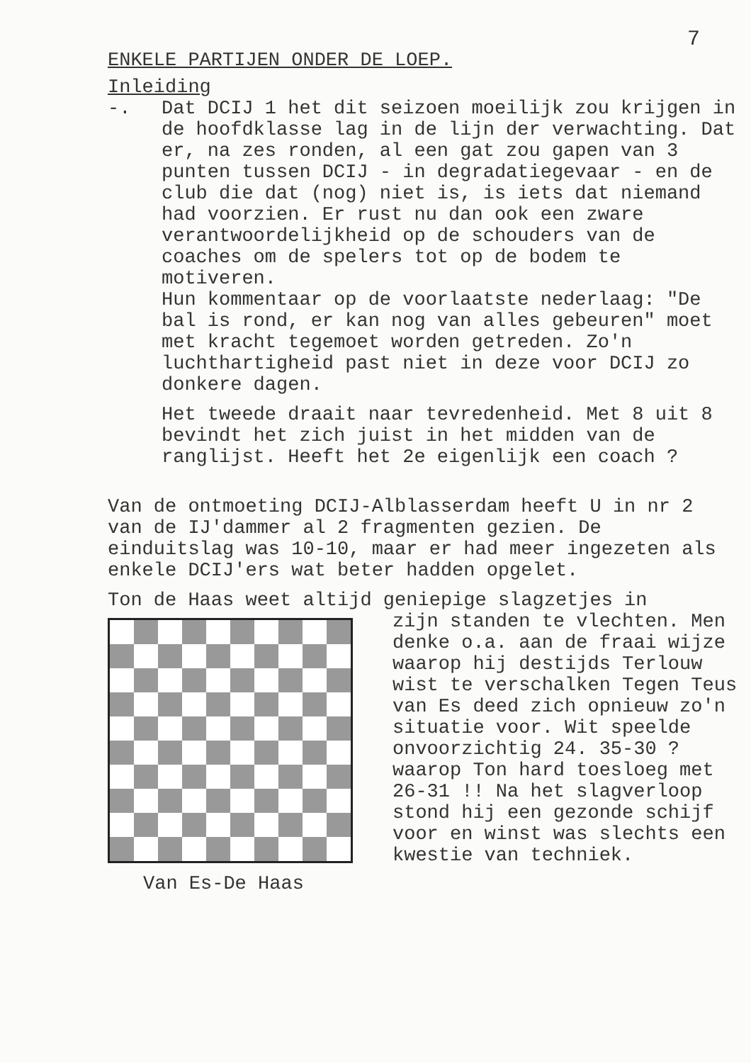7
ENKELE PARTIJEN ONDER DE LOEP.
Inleiding
-. Dat DCIJ 1 het dit seizoen moeilijk zou krijgen in de hoofdklasse lag in de lijn der verwachting. Dat er, na zes ronden, al een gat zou gapen van 3 punten tussen DCIJ - in degradatiegevaar - en de club die dat (nog) niet is, is iets dat niemand had voorzien. Er rust nu dan ook een zware verantwoordelijkheid op de schouders van de coaches om de spelers tot op de bodem te motiveren.
Hun kommentaar op de voorlaatste nederlaag: "De bal is rond, er kan nog van alles gebeuren" moet met kracht tegemoet worden getreden. Zo'n luchthartigheid past niet in deze voor DCIJ zo donkere dagen.
Het tweede draait naar tevredenheid. Met 8 uit 8 bevindt het zich juist in het midden van de ranglijst. Heeft het 2e eigenlijk een coach ?
Van de ontmoeting DCIJ-Alblasserdam heeft U in nr 2 van de IJ'dammer al 2 fragmenten gezien. De einduitslag was 10-10, maar er had meer ingezeten als enkele DCIJ'ers wat beter hadden opgelet.
Ton de Haas weet altijd geniepige slagzetjes in
Van Es-De Haas
zijn standen te vlechten. Men denke o.a. aan de fraai wijze waarop hij destijds Terlouw wist te verschalken Tegen Teus van Es deed zich opnieuw zo'n situatie voor. Wit speelde onvoorzichtig 24. 35-30 ? waarop Ton hard toesloeg met 26-31 !! Na het slagverloop stond hij een gezonde schijf voor en winst was slechts een kwestie van techniek.